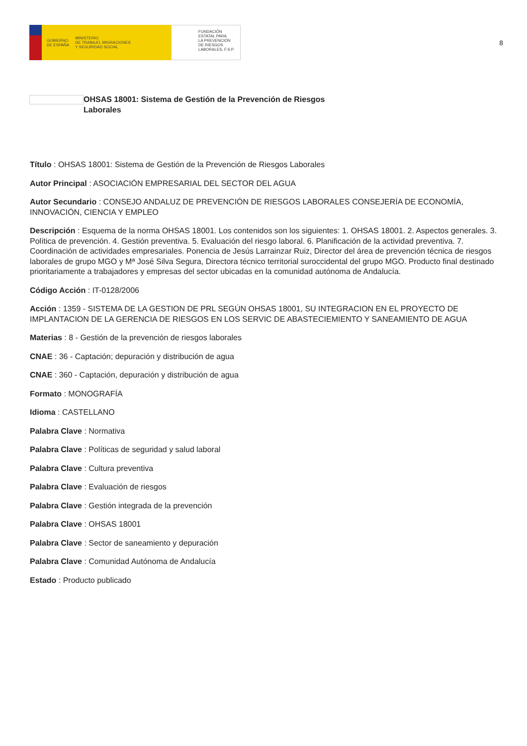GOBIERNO
DE ESPAÑA MINISTERIO
DE TRABAJO, MIGRACIONES
Y SEGURIDAD SOCIAL
FUNDACIÓN
ESTATAL PARA
LA PREVENCIÓN
DE RIESGOS
LABORALES, F.S.P.
8
OHSAS 18001: Sistema de Gestión de la Prevención de Riesgos
Laborales
Título : OHSAS 18001: Sistema de Gestión de la Prevención de Riesgos Laborales
Autor Principal : ASOCIACIÓN EMPRESARIAL DEL SECTOR DEL AGUA
Autor Secundario : CONSEJO ANDALUZ DE PREVENCIÓN DE RIESGOS LABORALES CONSEJERÍA DE ECONOMÍA, INNOVACIÓN, CIENCIA Y EMPLEO
Descripción : Esquema de la norma OHSAS 18001. Los contenidos son los siguientes: 1. OHSAS 18001. 2. Aspectos generales. 3. Política de prevención. 4. Gestión preventiva. 5. Evaluación del riesgo laboral. 6. Planificación de la actividad preventiva. 7. Coordinación de actividades empresariales. Ponencia de Jesús Larrainzar Ruiz, Director del área de prevención técnica de riesgos laborales de grupo MGO y Mª José Silva Segura, Directora técnico territorial suroccidental del grupo MGO. Producto final destinado prioritariamente a trabajadores y empresas del sector ubicadas en la comunidad autónoma de Andalucía.
Código Acción : IT-0128/2006
Acción : 1359 - SISTEMA DE LA GESTION DE PRL SEGÚN OHSAS 18001, SU INTEGRACION EN EL PROYECTO DE IMPLANTACION DE LA GERENCIA DE RIESGOS EN LOS SERVIC DE ABASTECIEMIENTO Y SANEAMIENTO DE AGUA
Materias : 8 - Gestión de la prevención de riesgos laborales
CNAE : 36 - Captación; depuración y distribución de agua
CNAE : 360 - Captación, depuración y distribución de agua
Formato : MONOGRAFÍA
Idioma : CASTELLANO
Palabra Clave : Normativa
Palabra Clave : Políticas de seguridad y salud laboral
Palabra Clave : Cultura preventiva
Palabra Clave : Evaluación de riesgos
Palabra Clave : Gestión integrada de la prevención
Palabra Clave : OHSAS 18001
Palabra Clave : Sector de saneamiento y depuración
Palabra Clave : Comunidad Autónoma de Andalucía
Estado : Producto publicado